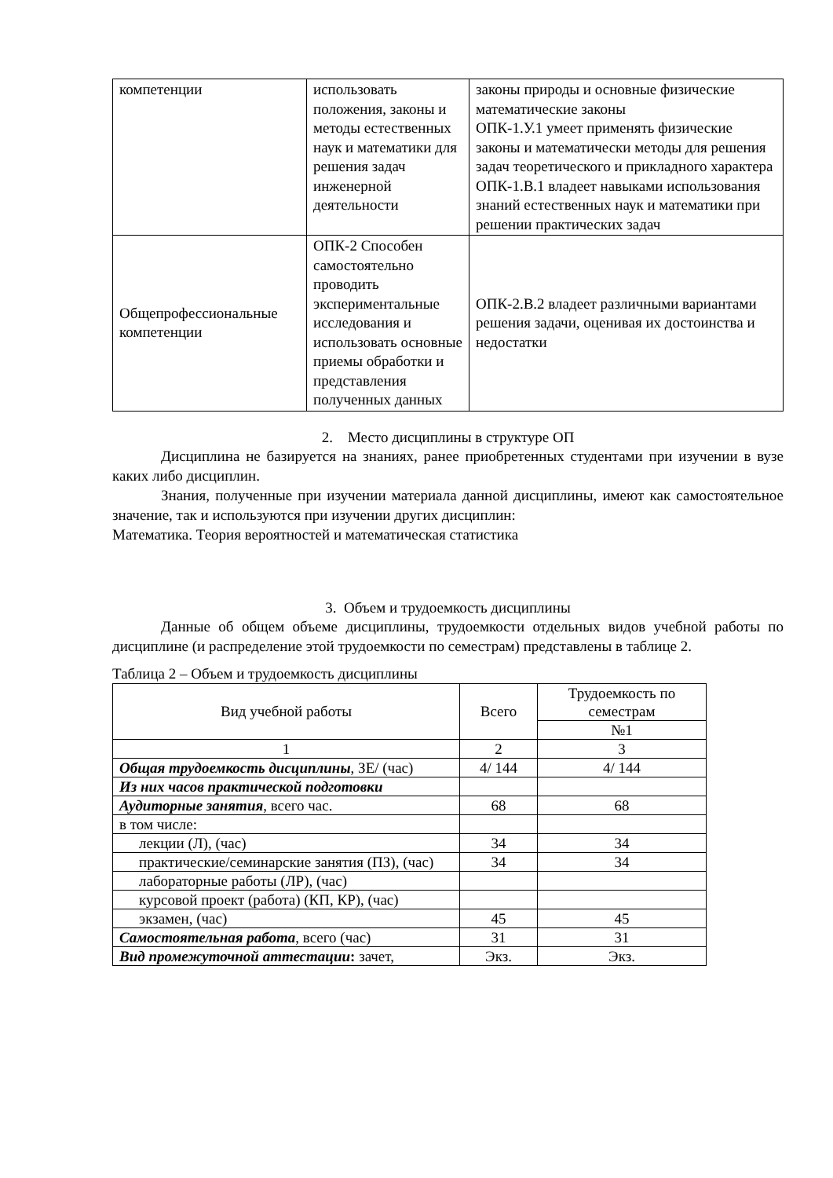| компетенции | использовать положения, законы и методы естественных наук и математики для решения задач инженерной деятельности | законы природы и основные физические математические законы ОПК-1.У.1 умеет применять физические законы и математически методы для решения задач теоретического и прикладного характера ОПК-1.В.1 владеет навыками использования знаний естественных наук и математики при решении практических задач |
| Общепрофессиональные компетенции | ОПК-2 Способен самостоятельно проводить экспериментальные исследования и использовать основные приемы обработки и представления полученных данных | ОПК-2.В.2 владеет различными вариантами решения задачи, оценивая их достоинства и недостатки |
2. Место дисциплины в структуре ОП
Дисциплина не базируется на знаниях, ранее приобретенных студентами при изучении в вузе каких либо дисциплин.
Знания, полученные при изучении материала данной дисциплины, имеют как самостоятельное значение, так и используются при изучении других дисциплин:
Математика. Теория вероятностей и математическая статистика
3. Объем и трудоемкость дисциплины
Данные об общем объеме дисциплины, трудоемкости отдельных видов учебной работы по дисциплине (и распределение этой трудоемкости по семестрам) представлены в таблице 2.
Таблица 2 – Объем и трудоемкость дисциплины
| Вид учебной работы | Всего | Трудоемкость по семестрам |
| --- | --- | --- |
| | | №1 |
| 1 | 2 | 3 |
| Общая трудоемкость дисциплины , ЗЕ/ (час) | 4/ 144 | 4/ 144 |
| Из них часов практической подготовки | | |
| Аудиторные занятия , всего час. | 68 | 68 |
| в том числе: | | |
| лекции (Л), (час) | 34 | 34 |
| практические/семинарские занятия (ПЗ), (час) | 34 | 34 |
| лабораторные работы (ЛР), (час) | | |
| курсовой проект (работа) (КП, КР), (час) | | |
| экзамен, (час) | 45 | 45 |
| Самостоятельная работа , всего (час) | 31 | 31 |
| Вид промежуточной аттестации : зачет, | Экз. | Экз. |